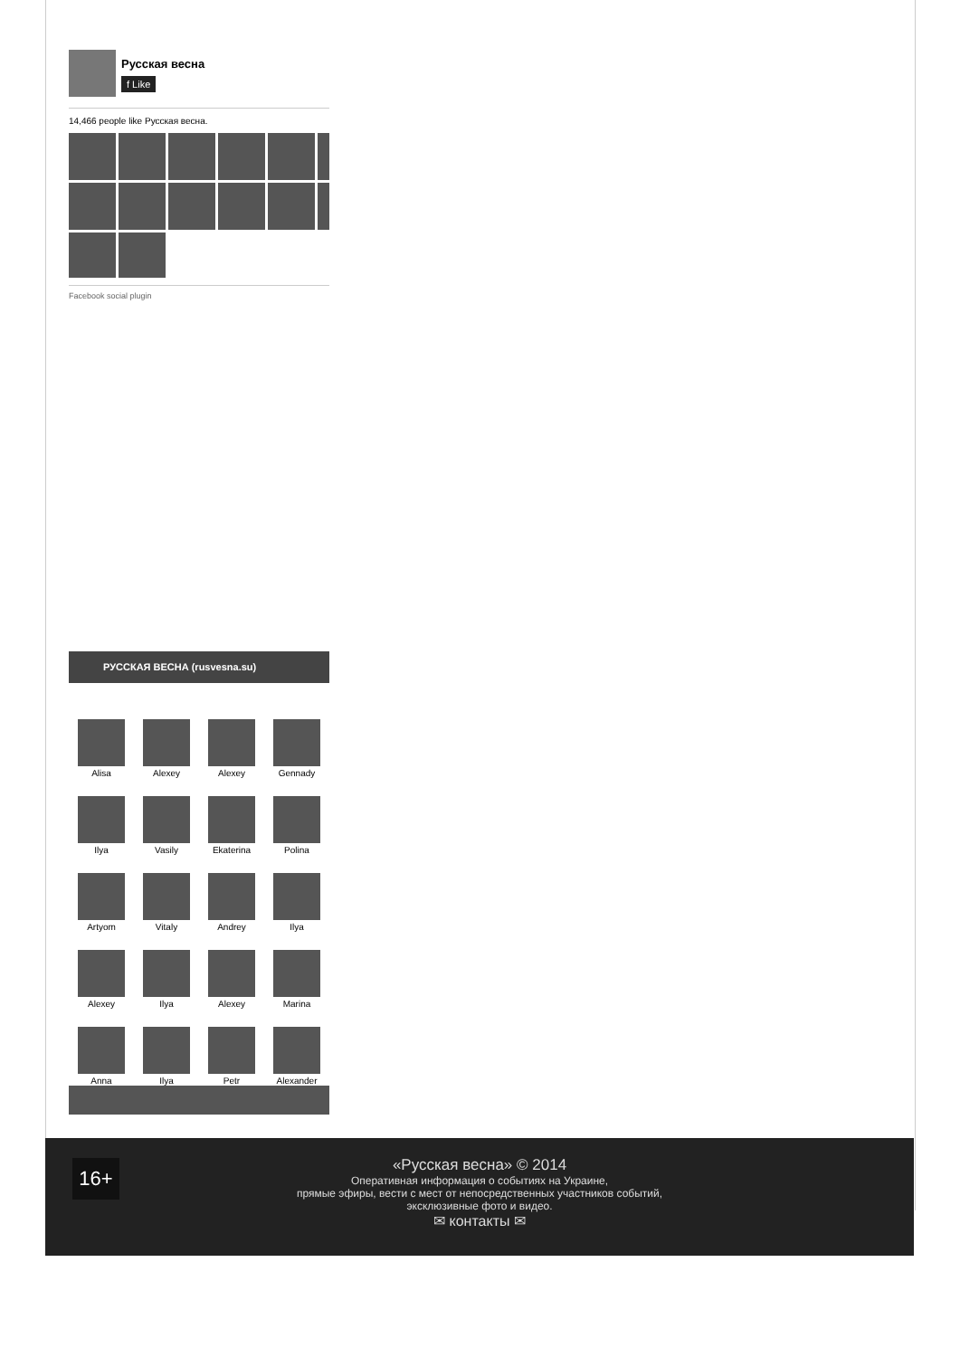Русская весна
f Like
14,466 people like Русская весна.
Facebook social plugin
РУССКАЯ ВЕСНА (rusvesna.su)
Alisa
Alexey
Alexey
Gennady
Ilya
Vasily
Ekaterina
Polina
Artyom
Vitaly
Andrey
Ilya
Alexey
Ilya
Alexey
Marina
Anna
Ilya
Petr
Alexander
16+
«Русская весна» © 2014
Оперативная информация о событиях на Украине,
прямые эфиры, вести с мест от непосредственных участников событий,
эксклюзивные фото и видео.
✉ контакты ✉